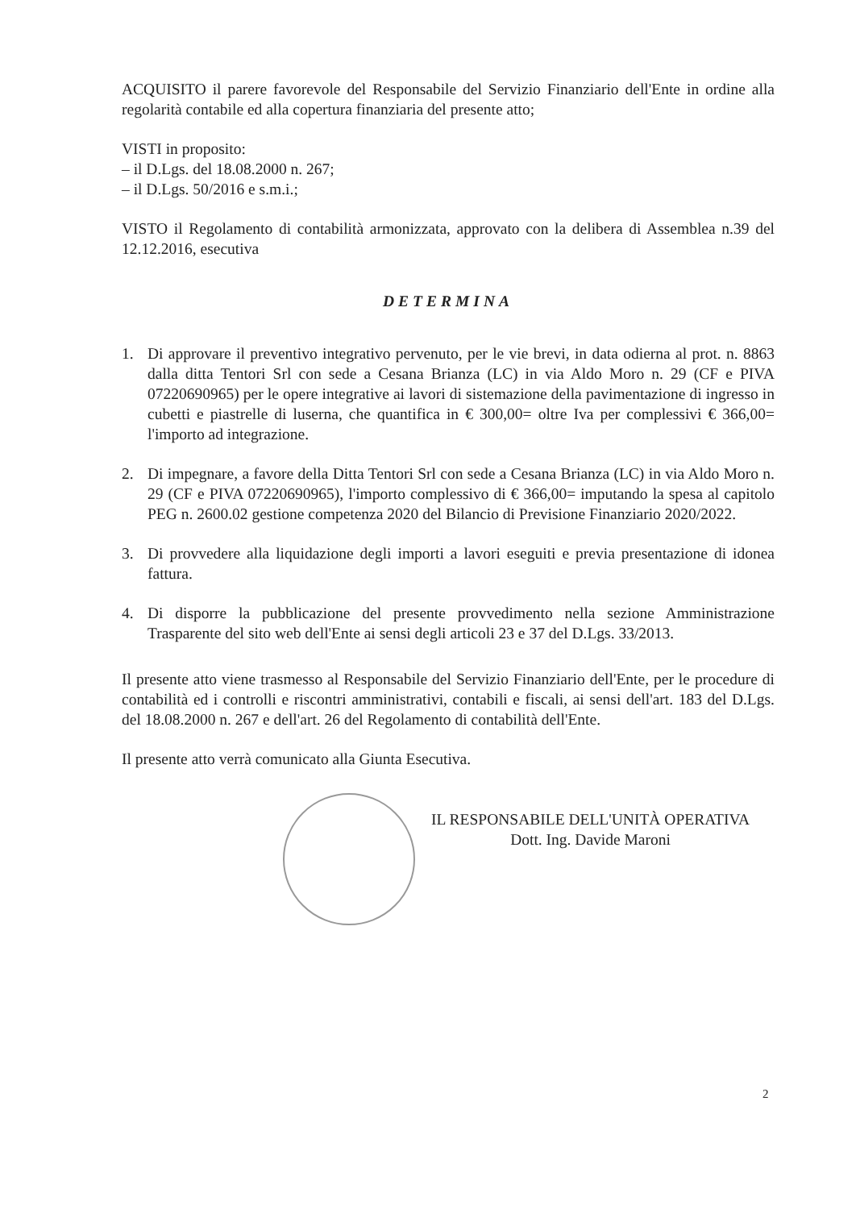ACQUISITO il parere favorevole del Responsabile del Servizio Finanziario dell'Ente in ordine alla regolarità contabile ed alla copertura finanziaria del presente atto;
VISTI in proposito:
– il D.Lgs. del 18.08.2000 n. 267;
– il D.Lgs. 50/2016 e s.m.i.;
VISTO il Regolamento di contabilità armonizzata, approvato con la delibera di Assemblea n.39 del 12.12.2016, esecutiva
DETERMINA
1. Di approvare il preventivo integrativo pervenuto, per le vie brevi, in data odierna al prot. n. 8863 dalla ditta Tentori Srl con sede a Cesana Brianza (LC) in via Aldo Moro n. 29 (CF e PIVA 07220690965) per le opere integrative ai lavori di sistemazione della pavimentazione di ingresso in cubetti e piastrelle di luserna, che quantifica in € 300,00= oltre Iva per complessivi € 366,00= l'importo ad integrazione.
2. Di impegnare, a favore della Ditta Tentori Srl con sede a Cesana Brianza (LC) in via Aldo Moro n. 29 (CF e PIVA 07220690965), l'importo complessivo di € 366,00= imputando la spesa al capitolo PEG n. 2600.02 gestione competenza 2020 del Bilancio di Previsione Finanziario 2020/2022.
3. Di provvedere alla liquidazione degli importi a lavori eseguiti e previa presentazione di idonea fattura.
4. Di disporre la pubblicazione del presente provvedimento nella sezione Amministrazione Trasparente del sito web dell'Ente ai sensi degli articoli 23 e 37 del D.Lgs. 33/2013.
Il presente atto viene trasmesso al Responsabile del Servizio Finanziario dell'Ente, per le procedure di contabilità ed i controlli e riscontri amministrativi, contabili e fiscali, ai sensi dell'art. 183 del D.Lgs. del 18.08.2000 n. 267 e dell'art. 26 del Regolamento di contabilità dell'Ente.
Il presente atto verrà comunicato alla Giunta Esecutiva.
IL RESPONSABILE DELL'UNITÀ OPERATIVA
Dott. Ing. Davide Maroni
2